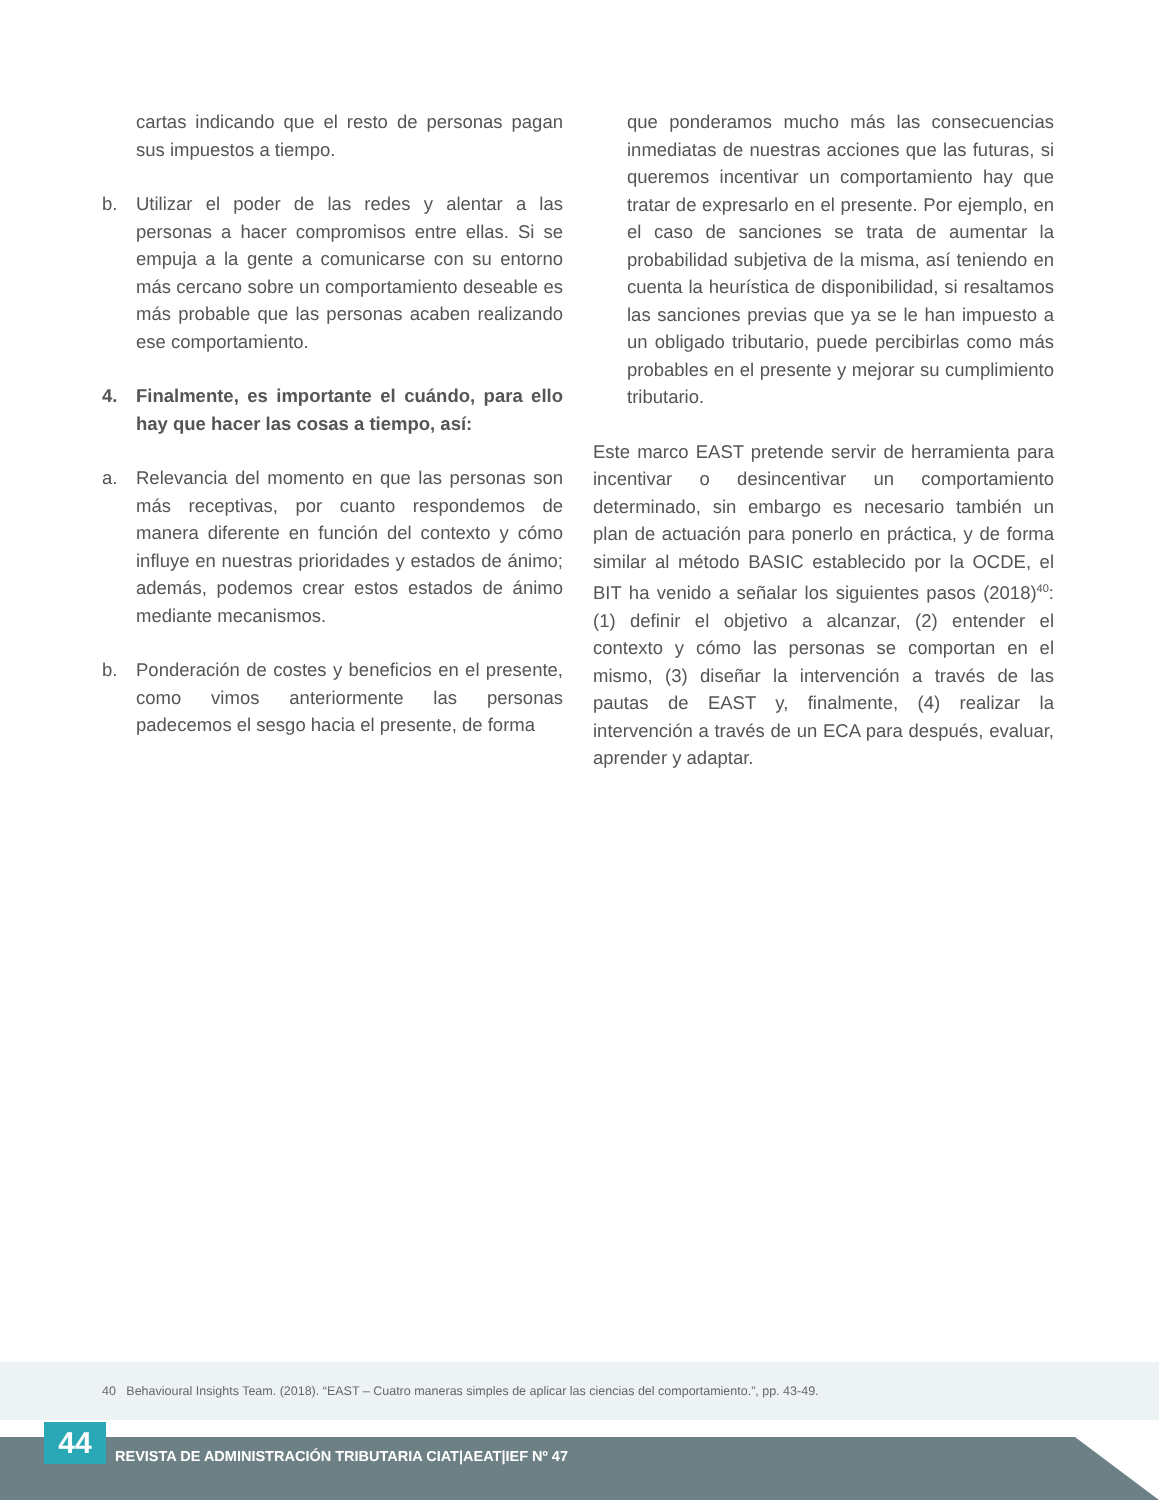cartas indicando que el resto de personas pagan sus impuestos a tiempo.
b. Utilizar el poder de las redes y alentar a las personas a hacer compromisos entre ellas. Si se empuja a la gente a comunicarse con su entorno más cercano sobre un comportamiento deseable es más probable que las personas acaben realizando ese comportamiento.
4. Finalmente, es importante el cuándo, para ello hay que hacer las cosas a tiempo, así:
a. Relevancia del momento en que las personas son más receptivas, por cuanto respondemos de manera diferente en función del contexto y cómo influye en nuestras prioridades y estados de ánimo; además, podemos crear estos estados de ánimo mediante mecanismos.
b. Ponderación de costes y beneficios en el presente, como vimos anteriormente las personas padecemos el sesgo hacia el presente, de forma
que ponderamos mucho más las consecuencias inmediatas de nuestras acciones que las futuras, si queremos incentivar un comportamiento hay que tratar de expresarlo en el presente. Por ejemplo, en el caso de sanciones se trata de aumentar la probabilidad subjetiva de la misma, así teniendo en cuenta la heurística de disponibilidad, si resaltamos las sanciones previas que ya se le han impuesto a un obligado tributario, puede percibirlas como más probables en el presente y mejorar su cumplimiento tributario.
Este marco EAST pretende servir de herramienta para incentivar o desincentivar un comportamiento determinado, sin embargo es necesario también un plan de actuación para ponerlo en práctica, y de forma similar al método BASIC establecido por la OCDE, el BIT ha venido a señalar los siguientes pasos (2018)<sup>40</sup>: (1) definir el objetivo a alcanzar, (2) entender el contexto y cómo las personas se comportan en el mismo, (3) diseñar la intervención a través de las pautas de EAST y, finalmente, (4) realizar la intervención a través de un ECA para después, evaluar, aprender y adaptar.
40 Behavioural Insights Team. (2018). “EAST – Cuatro maneras simples de aplicar las ciencias del comportamiento.”, pp. 43-49.
44
REVISTA DE ADMINISTRACIÓN TRIBUTARIA CIAT|AEAT|IEF Nº 47